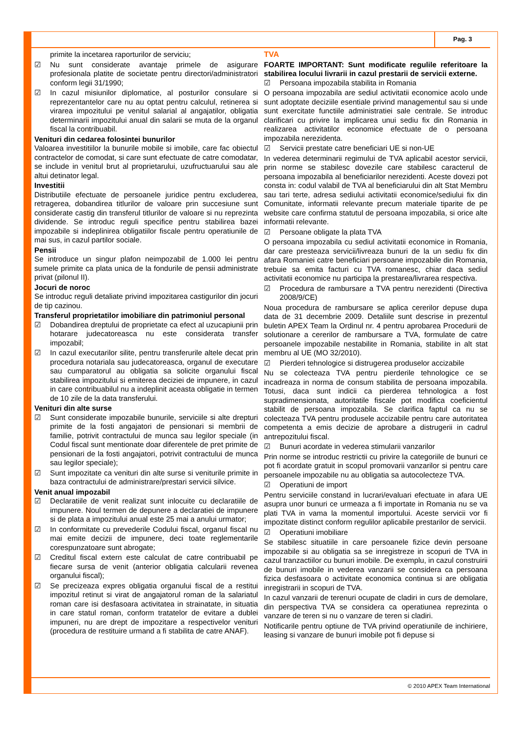Pag. 3
primite la incetarea raporturilor de serviciu;
☑ Nu sunt considerate avantaje primele de asigurare profesionala platite de societate pentru directori/administratori conform legii 31/1990;
☑ In cazul misiunilor diplomatice, al posturilor consulare si reprezentantelor care nu au optat pentru calculul, retinerea si virarea impozitului pe venitul salarial al angajatilor, obligatia determinarii impozitului anual din salarii se muta de la organul fiscal la contribuabil.
Venituri din cedarea folosintei bunurilor
Valoarea investitiilor la bunurile mobile si imobile, care fac obiectul contractelor de comodat, si care sunt efectuate de catre comodatar, se include in venitul brut al proprietarului, uzufructuarului sau ale altui detinator legal.
Investitii
Distributiile efectuate de persoanele juridice pentru excluderea, retragerea, dobandirea titlurilor de valoare prin succesiune sunt considerate castig din transferul titlurilor de valoare si nu reprezinta dividende. Se introduc reguli specifice pentru stabilirea bazei impozabile si indeplinirea obligatiilor fiscale pentru operatiunile de mai sus, in cazul partilor sociale.
Pensii
Se introduce un singur plafon neimpozabil de 1.000 lei pentru sumele primite ca plata unica de la fondurile de pensii administrate privat (pilonul II).
Jocuri de noroc
Se introduc reguli detaliate privind impozitarea castigurilor din jocuri de tip cazinou.
Transferul proprietatilor imobiliare din patrimoniul personal
☑ Dobandirea dreptului de proprietate ca efect al uzucapiunii prin hotarare judecatoreasca nu este considerata transfer impozabil;
☑ In cazul executarilor silite, pentru transferurile altele decat prin procedura notariala sau judecatoreasca, organul de executare sau cumparatorul au obligatia sa solicite organului fiscal stabilirea impozitului si emiterea deciziei de impunere, in cazul in care contribuabilul nu a indeplinit aceasta obligatie in termen de 10 zile de la data transferului.
Venituri din alte surse
☑ Sunt considerate impozabile bunurile, serviciile si alte drepturi primite de la fosti angajatori de pensionari si membrii de familie, potrivit contractului de munca sau legilor speciale (in Codul fiscal sunt mentionate doar diferentele de pret primite de pensionari de la fosti angajatori, potrivit contractului de munca sau legilor speciale);
☑ Sunt impozitate ca venituri din alte surse si veniturile primite in baza contractului de administrare/prestari servicii silvice.
Venit anual impozabil
☑ Declaratiile de venit realizat sunt inlocuite cu declaratiile de impunere. Noul termen de depunere a declaratiei de impunere si de plata a impozitului anual este 25 mai a anului urmator;
☑ In conformitate cu prevederile Codului fiscal, organul fiscal nu mai emite decizii de impunere, deci toate reglementarile corespunzatoare sunt abrogate;
☑ Creditul fiscal extern este calculat de catre contribuabil pe fiecare sursa de venit (anterior obligatia calcularii revenea organului fiscal);
☑ Se precizeaza expres obligatia organului fiscal de a restitui impozitul retinut si virat de angajatorul roman de la salariatul roman care isi desfasoara activitatea in strainatate, in situatia in care statul roman, conform tratatelor de evitare a dublei impuneri, nu are drept de impozitare a respectivelor venituri (procedura de restituire urmand a fi stabilita de catre ANAF).
TVA
FOARTE IMPORTANT: Sunt modificate regulile referitoare la stabilirea locului livrarii in cazul prestarii de servicii externe.
☑ Persoana impozabila stabilita in Romania
O persoana impozabila are sediul activitatii economice acolo unde sunt adoptate deciziile esentiale privind managementul sau si unde sunt exercitate functiile administratiei sale centrale. Se introduc clarificari cu privire la implicarea unui sediu fix din Romania in realizarea activitatilor economice efectuate de o persoana impozabila nerezidenta.
☑ Servicii prestate catre beneficiari UE si non-UE
In vederea determinarii regimului de TVA aplicabil acestor servicii, prin norme se stabilesc dovezile care stabilesc caracterul de persoana impozabila al beneficiarilor nerezidenti. Aceste dovezi pot consta in: codul valabil de TVA al beneficiarului din alt Stat Membru sau tari terte, adresa sediului activitatii economice/sediului fix din Comunitate, informatii relevante precum materiale tiparite de pe website care confirma statutul de persoana impozabila, si orice alte informatii relevante.
☑ Persoane obligate la plata TVA
O persoana impozabila cu sediul activitatii economice in Romania, dar care presteaza servicii/livreaza bunuri de la un sediu fix din afara Romaniei catre beneficiari persoane impozabile din Romania, trebuie sa emita facturi cu TVA romanesc, chiar daca sediul activitatii economice nu participa la prestarea/livrarea respectiva.
☑ Procedura de rambursare a TVA pentru nerezidenti (Directiva 2008/9/CE)
Noua procedura de rambursare se aplica cererilor depuse dupa data de 31 decembrie 2009. Detaliile sunt descrise in prezentul buletin APEX Team la Ordinul nr. 4 pentru aprobarea Procedurii de solutionare a cererilor de rambursare a TVA, formulate de catre persoanele impozabile nestabilite in Romania, stabilite in alt stat membru al UE (MO 32/2010).
☑ Pierderi tehnologice si distrugerea produselor accizabile
Nu se colecteaza TVA pentru pierderile tehnologice ce se incadreaza in norma de consum stabilita de persoana impozabila. Totusi, daca sunt indicii ca pierderea tehnologica a fost supradimensionata, autoritatile fiscale pot modifica coeficientul stabilit de persoana impozabila. Se clarifica faptul ca nu se colecteaza TVA pentru produsele accizabile pentru care autoritatea competenta a emis decizie de aprobare a distrugerii in cadrul antrepozitului fiscal.
☑ Bunuri acordate in vederea stimularii vanzarilor
Prin norme se introduc restrictii cu privire la categoriile de bunuri ce pot fi acordate gratuit in scopul promovarii vanzarilor si pentru care persoanele impozabile nu au obligatia sa autocolecteze TVA.
☑ Operatiuni de import
Pentru serviciile constand in lucrari/evaluari efectuate in afara UE asupra unor bunuri ce urmeaza a fi importate in Romania nu se va plati TVA in vama la momentul importului. Aceste servicii vor fi impozitate distinct conform regulilor aplicabile prestarilor de servicii.
☑ Operatiuni imobiliare
Se stabilesc situatiile in care persoanele fizice devin persoane impozabile si au obligatia sa se inregistreze in scopuri de TVA in cazul tranzactiilor cu bunuri imobile. De exemplu, in cazul construirii de bunuri imobile in vederea vanzarii se considera ca persoana fizica desfasoara o activitate economica continua si are obligatia inregistrarii in scopuri de TVA.
In cazul vanzarii de terenuri ocupate de cladiri in curs de demolare, din perspectiva TVA se considera ca operatiunea reprezinta o vanzare de teren si nu o vanzare de teren si cladiri.
Notificarile pentru optiune de TVA privind operatiunile de inchiriere, leasing si vanzare de bunuri imobile pot fi depuse si
© 2010 APEX Team International